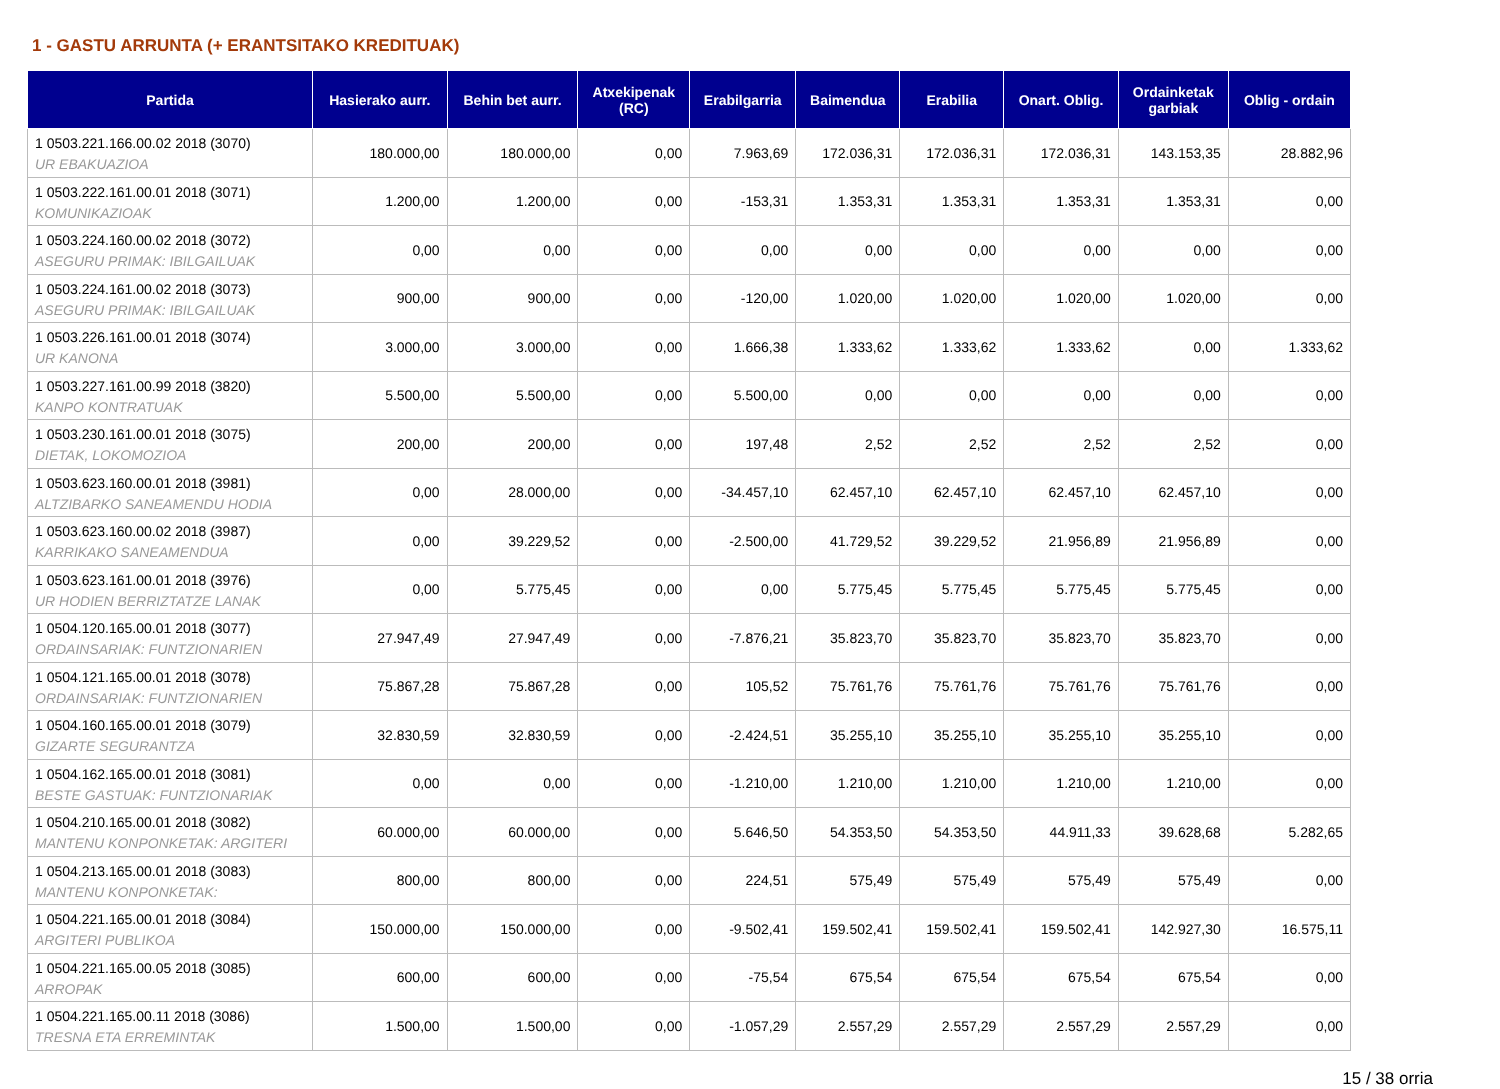1 - GASTU ARRUNTA (+ ERANTSITAKO KREDITUAK)
| Partida | Hasierako aurr. | Behin bet aurr. | Atxekipenak (RC) | Erabilgarria | Baimendua | Erabilia | Onart. Oblig. | Ordainketak garbiak | Oblig - ordain |
| --- | --- | --- | --- | --- | --- | --- | --- | --- | --- |
| 1 0503.221.166.00.02 2018 (3070) UR EBAKUAZIOA | 180.000,00 | 180.000,00 | 0,00 | 7.963,69 | 172.036,31 | 172.036,31 | 172.036,31 | 143.153,35 | 28.882,96 |
| 1 0503.222.161.00.01 2018 (3071) KOMUNIKAZIOAK | 1.200,00 | 1.200,00 | 0,00 | -153,31 | 1.353,31 | 1.353,31 | 1.353,31 | 1.353,31 | 0,00 |
| 1 0503.224.160.00.02 2018 (3072) ASEGURU PRIMAK: IBILGAILUAK | 0,00 | 0,00 | 0,00 | 0,00 | 0,00 | 0,00 | 0,00 | 0,00 | 0,00 |
| 1 0503.224.161.00.02 2018 (3073) ASEGURU PRIMAK: IBILGAILUAK | 900,00 | 900,00 | 0,00 | -120,00 | 1.020,00 | 1.020,00 | 1.020,00 | 1.020,00 | 0,00 |
| 1 0503.226.161.00.01 2018 (3074) UR KANONA | 3.000,00 | 3.000,00 | 0,00 | 1.666,38 | 1.333,62 | 1.333,62 | 1.333,62 | 0,00 | 1.333,62 |
| 1 0503.227.161.00.99 2018 (3820) KANPO KONTRATUAK | 5.500,00 | 5.500,00 | 0,00 | 5.500,00 | 0,00 | 0,00 | 0,00 | 0,00 | 0,00 |
| 1 0503.230.161.00.01 2018 (3075) DIETAK, LOKOMOZIOA | 200,00 | 200,00 | 0,00 | 197,48 | 2,52 | 2,52 | 2,52 | 2,52 | 0,00 |
| 1 0503.623.160.00.01 2018 (3981) ALTZIBARKO SANEAMENDU HODIA | 0,00 | 28.000,00 | 0,00 | -34.457,10 | 62.457,10 | 62.457,10 | 62.457,10 | 62.457,10 | 0,00 |
| 1 0503.623.160.00.02 2018 (3987) KARRIKAKO SANEAMENDUA | 0,00 | 39.229,52 | 0,00 | -2.500,00 | 41.729,52 | 39.229,52 | 21.956,89 | 21.956,89 | 0,00 |
| 1 0503.623.161.00.01 2018 (3976) UR HODIEN BERRIZTATZE LANAK | 0,00 | 5.775,45 | 0,00 | 0,00 | 5.775,45 | 5.775,45 | 5.775,45 | 5.775,45 | 0,00 |
| 1 0504.120.165.00.01 2018 (3077) ORDAINSARIAK: FUNTZIONARIEN | 27.947,49 | 27.947,49 | 0,00 | -7.876,21 | 35.823,70 | 35.823,70 | 35.823,70 | 35.823,70 | 0,00 |
| 1 0504.121.165.00.01 2018 (3078) ORDAINSARIAK: FUNTZIONARIEN | 75.867,28 | 75.867,28 | 0,00 | 105,52 | 75.761,76 | 75.761,76 | 75.761,76 | 75.761,76 | 0,00 |
| 1 0504.160.165.00.01 2018 (3079) GIZARTE SEGURANTZA | 32.830,59 | 32.830,59 | 0,00 | -2.424,51 | 35.255,10 | 35.255,10 | 35.255,10 | 35.255,10 | 0,00 |
| 1 0504.162.165.00.01 2018 (3081) BESTE GASTUAK: FUNTZIONARIAK | 0,00 | 0,00 | 0,00 | -1.210,00 | 1.210,00 | 1.210,00 | 1.210,00 | 1.210,00 | 0,00 |
| 1 0504.210.165.00.01 2018 (3082) MANTENU KONPONKETAK: ARGITERI | 60.000,00 | 60.000,00 | 0,00 | 5.646,50 | 54.353,50 | 54.353,50 | 44.911,33 | 39.628,68 | 5.282,65 |
| 1 0504.213.165.00.01 2018 (3083) MANTENU KONPONKETAK: | 800,00 | 800,00 | 0,00 | 224,51 | 575,49 | 575,49 | 575,49 | 575,49 | 0,00 |
| 1 0504.221.165.00.01 2018 (3084) ARGITERI PUBLIKOA | 150.000,00 | 150.000,00 | 0,00 | -9.502,41 | 159.502,41 | 159.502,41 | 159.502,41 | 142.927,30 | 16.575,11 |
| 1 0504.221.165.00.05 2018 (3085) ARROPAK | 600,00 | 600,00 | 0,00 | -75,54 | 675,54 | 675,54 | 675,54 | 675,54 | 0,00 |
| 1 0504.221.165.00.11 2018 (3086) TRESNA ETA ERREMINTAK | 1.500,00 | 1.500,00 | 0,00 | -1.057,29 | 2.557,29 | 2.557,29 | 2.557,29 | 2.557,29 | 0,00 |
15 / 38 orria